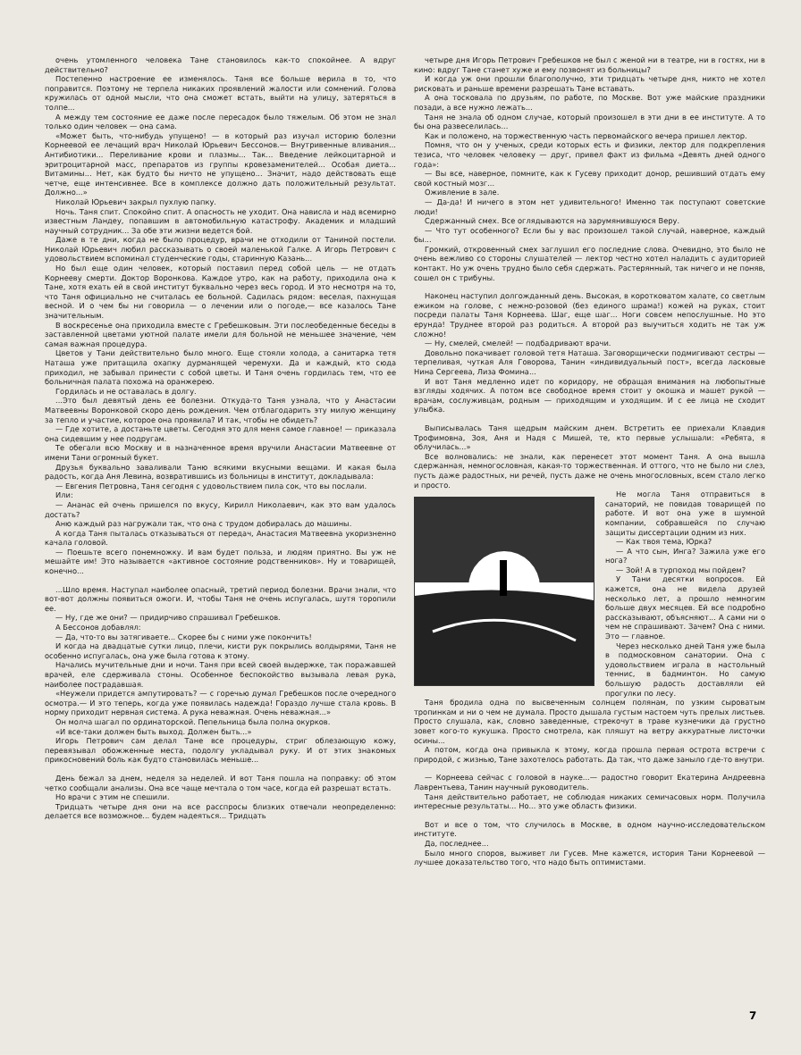очень утомленного человека Тане становилось как-то спокойнее. А вдруг действительно?
Постепенно настроение ее изменялось. Таня все больше верила в то, что поправится. Поэтому не терпела никаких проявлений жалости или сомнений. Голова кружилась от одной мысли, что она сможет встать, выйти на улицу, затеряться в толпе...
А между тем состояние ее даже после пересадок было тяжелым. Об этом не знал только один человек — она сама.
«Может быть, что-нибудь упущено! — в который раз изучал историю болезни Корнеевой ее лечащий врач Николай Юрьевич Бессонов.— Внутривенные вливания... Антибиотики... Переливание крови и плазмы... Так... Введение лейкоцитарной и эритроцитарной масс, препаратов из группы кровезаменителей... Особая диета... Витамины... Нет, как будто бы ничто не упущено... Значит, надо действовать еще четче, еще интенсивнее. Все в комплексе должно дать положительный результат. Должно...»
Николай Юрьевич закрыл пухлую папку.
Ночь. Таня спит. Спокойно спит. А опасность не уходит. Она нависла и над всемирно известным Ландеу, попавшим в автомобильную катастрофу. Академик и младший научный сотрудник... За обе эти жизни ведется бой.
Даже в те дни, когда не было процедур, врачи не отходили от Таниной постели. Николай Юрьевич любил рассказывать о своей маленькой Галке. А Игорь Петрович с удовольствием вспоминал студенческие годы, старинную Казань...
Но был еще один человек, который поставил перед собой цель — не отдать Корнееву смерти. Доктор Воронкова. Каждое утро, как на работу, приходила она к Тане, хотя ехать ей в свой институт буквально через весь город. И это несмотря на то, что Таня официально не считалась ее больной. Садилась рядом: веселая, пахнущая весной. И о чем бы ни говорила — о лечении или о погоде,— все казалось Тане значительным.
В воскресенье она приходила вместе с Гребешковым. Эти послеобеденные беседы в заставленной цветами уютной палате имели для больной не меньшее значение, чем самая важная процедура.
Цветов у Тани действительно было много. Еще стояли холода, а санитарка тетя Наташа уже притащила охапку дурманящей черемухи. Да и каждый, кто сюда приходил, не забывал принести с собой цветы. И Таня очень гордилась тем, что ее больничная палата похожа на оранжерею.
Гордилась и не оставалась в долгу.
...Это был девятый день ее болезни. Откуда-то Таня узнала, что у Анастасии Матвеевны Воронковой скоро день рождения. Чем отблагодарить эту милую женщину за тепло и участие, которое она проявила? И так, чтобы не обидеть?
— Где хотите, а достаньте цветы. Сегодня это для меня самое главное! — приказала она сидевшим у нее подругам.
Те обегали всю Москву и в назначенное время вручили Анастасии Матвеевне от имени Тани огромный букет.
Друзья буквально заваливали Таню всякими вкусными вещами. И какая была радость, когда Аня Левина, возвратившись из больницы в институт, докладывала:
— Евгения Петровна, Таня сегодня с удовольствием пила сок, что вы послали.
Или:
— Ананас ей очень пришелся по вкусу, Кирилл Николаевич, как это вам удалось достать?
Аню каждый раз нагружали так, что она с трудом добиралась до машины.
А когда Таня пыталась отказываться от передач, Анастасия Матвеевна укоризненно качала головой.
— Поешьте всего понемножку. И вам будет польза, и людям приятно. Вы уж не мешайте им! Это называется «активное состояние родственников». Ну и товарищей, конечно...
...Шло время. Наступал наиболее опасный, третий период болезни. Врачи знали, что вот-вот должны появиться ожоги. И, чтобы Таня не очень испугалась, шутя торопили ее.
— Ну, где же они? — придирчиво спрашивал Гребешков.
А Бессонов добавлял:
— Да, что-то вы затягиваете... Скорее бы с ними уже покончить!
И когда на двадцатые сутки лицо, плечи, кисти рук покрылись волдырями, Таня не особенно испугалась, она уже была готова к этому.
Начались мучительные дни и ночи. Таня при всей своей выдержке, так поражавшей врачей, еле сдерживала стоны. Особенное беспокойство вызывала левая рука, наиболее пострадавшая.
«Неужели придется ампутировать? — с горечью думал Гребешков после очередного осмотра.— И это теперь, когда уже появилась надежда! Гораздо лучше стала кровь. В норму приходит нервная система. А рука неважная. Очень неважная...»
Он молча шагал по ординаторской. Пепельница была полна окурков.
«И все-таки должен быть выход. Должен быть...»
Игорь Петрович сам делал Тане все процедуры, стриг облезающую кожу, перевязывал обожженные места, подолгу укладывал руку. И от этих знакомых прикосновений боль как будто становилась меньше...
День бежал за днем, неделя за неделей. И вот Таня пошла на поправку: об этом четко сообщали анализы. Она все чаще мечтала о том часе, когда ей разрешат встать.
Но врачи с этим не спешили.
Тридцать четыре дня они на все расспросы близких отвечали неопределенно: делается все возможное... будем надеяться... Тридцать
четыре дня Игорь Петрович Гребешков не был с женой ни в театре, ни в гостях, ни в кино: вдруг Тане станет хуже и ему позвонят из больницы?
И когда уж они прошли благополучно, эти тридцать четыре дня, никто не хотел рисковать и раньше времени разрешать Тане вставать.
А она тосковала по друзьям, по работе, по Москве. Вот уже майские праздники позади, а все нужно лежать...
Таня не знала об одном случае, который произошел в эти дни в ее институте. А то бы она развеселилась...
Как и положено, на торжественную часть первомайского вечера пришел лектор.
Помня, что он у ученых, среди которых есть и физики, лектор для подкрепления тезиса, что человек человеку — друг, привел факт из фильма «Девять дней одного года»:
— Вы все, наверное, помните, как к Гусеву приходит донор, решивший отдать ему свой костный мозг...
Оживление в зале.
— Да-да! И ничего в этом нет удивительного! Именно так поступают советские люди!
Сдержанный смех. Все оглядываются на зарумянившуюся Веру.
— Что тут особенного? Если бы у вас произошел такой случай, наверное, каждый бы...
Громкий, откровенный смех заглушил его последние слова. Очевидно, это было не очень вежливо со стороны слушателей — лектор честно хотел наладить с аудиторией контакт. Но уж очень трудно было себя сдержать. Растерянный, так ничего и не поняв, сошел он с трибуны.
Наконец наступил долгожданный день. Высокая, в коротковатом халате, со светлым ежиком на голове, с нежно-розовой (без единого шрама!) кожей на руках, стоит посреди палаты Таня Корнеева. Шаг, еще шаг... Ноги совсем непослушные. Но это ерунда! Труднее второй раз родиться. А второй раз выучиться ходить не так уж сложно!
— Ну, смелей, смелей! — подбадривают врачи.
Довольно покачивает головой тетя Наташа. Заговорщически подмигивают сестры — терпеливая, чуткая Аля Говорова, Танин «индивидуальный пост», всегда ласковые Нина Сергеева, Лиза Фомина...
И вот Таня медленно идет по коридору, не обращая внимания на любопытные взгляды ходячих. А потом все свободное время стоит у окошка и машет рукой — врачам, сослуживцам, родным — приходящим и уходящим. И с ее лица не сходит улыбка.
Выписывалась Таня щедрым майским днем. Встретить ее приехали Клавдия Трофимовна, Зоя, Аня и Надя с Мишей, те, кто первые услышали: «Ребята, я облучилась...»
Все волновались: не знали, как перенесет этот момент Таня. А она вышла сдержанная, немногословная, какая-то торжественная. И оттого, что не было ни слез, пусть даже радостных, ни речей, пусть даже не очень многословных, всем стало легко и просто.
Не могла Таня отправиться в санаторий, не повидав товарищей по работе. И вот она уже в шумной компании, собравшейся по случаю защиты диссертации одним из них.
— Как твоя тема, Юрка?
— А что сын, Инга? Зажила уже его нога?
— Зой! А в турпоход мы пойдем?
У Тани десятки вопросов. Ей кажется, она не видела друзей несколько лет, а прошло немногим больше двух месяцев. Ей все подробно рассказывают, объясняют... А сами ни о чем не спрашивают. Зачем? Она с ними. Это — главное.
Через несколько дней Таня уже была в подмосковном санатории. Она с удовольствием играла в настольный теннис, в бадминтон. Но самую большую радость доставляли ей прогулки по лесу.
Таня бродила одна по высвеченным солнцем полянам, по узким сыроватым тропинкам и ни о чем не думала. Просто дышала густым настоем чуть прелых листьев. Просто слушала, как, словно заведенные, стрекочут в траве кузнечики да грустно зовет кого-то кукушка. Просто смотрела, как пляшут на ветру аккуратные листочки осины...
А потом, когда она привыкла к этому, когда прошла первая острота встречи с природой, с жизнью, Тане захотелось работать. Да так, что даже заныло где-то внутри.
— Корнеева сейчас с головой в науке...— радостно говорит Екатерина Андреевна Лаврентьева, Танин научный руководитель.
Таня действительно работает, не соблюдая никаких семичасовых норм. Получила интересные результаты... Но... это уже область физики.
Вот и все о том, что случилось в Москве, в одном научно-исследовательском институте.
Да, последнее...
Было много споров, выживет ли Гусев. Мне кажется, история Тани Корнеевой — лучшее доказательство того, что надо быть оптимистами.
7